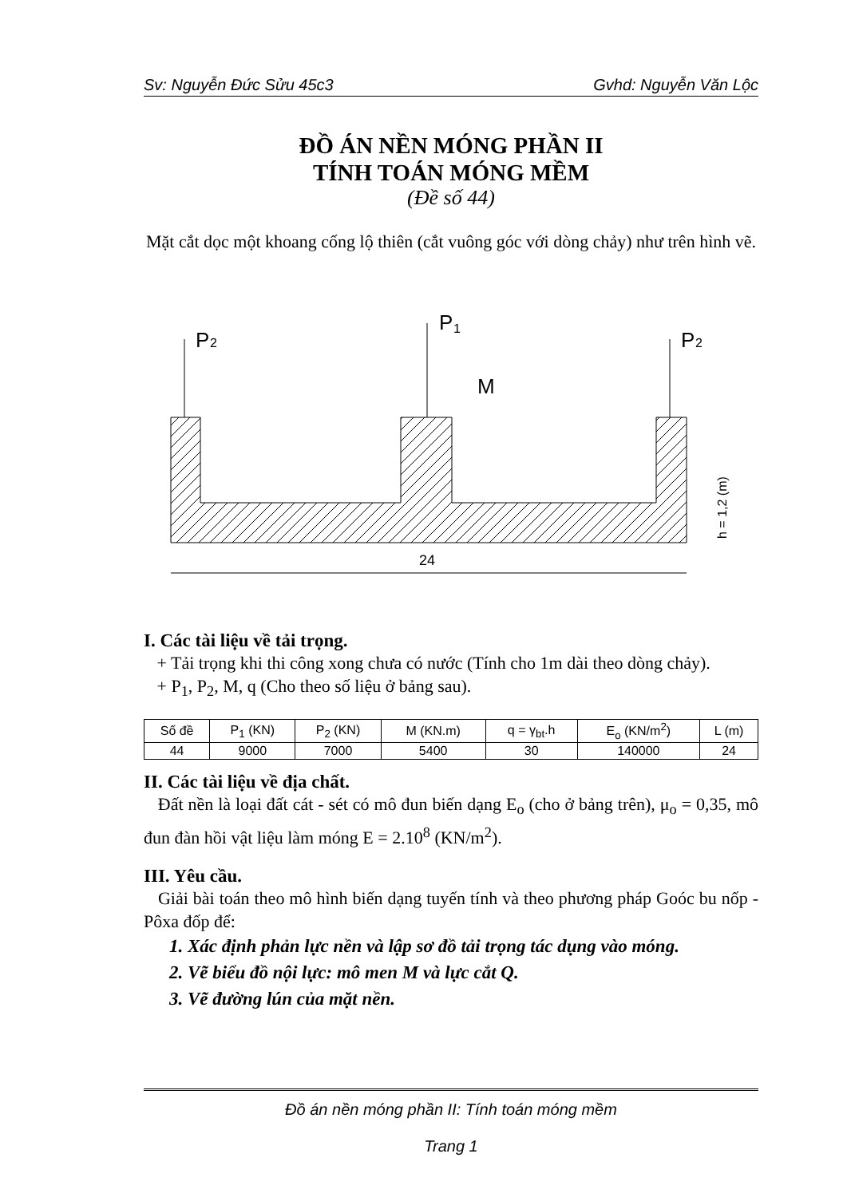Sv: Nguyễn Đức Sửu 45c3 Gvhd: Nguyễn Văn Lộc
ĐỒ ÁN NỀN MÓNG PHẦN II
TÍNH TOÁN MÓNG MỀM
(Đề số 44)
Mặt cắt dọc một khoang cống lộ thiên (cắt vuông góc với dòng chảy) như trên hình vẽ.
P
2
P
1
P
2
M
24
h = 1,2 (m)
I. Các tài liệu về tải trọng.
+ Tải trọng khi thi công xong chưa có nước (Tính cho 1m dài theo dòng chảy).
+ P<sub>1</sub>, P<sub>2</sub>, M, q (Cho theo số liệu ở bảng sau).
| Số đề | P<sub>1</sub> (KN) | P<sub>2</sub> (KN) | M (KN.m) | q = γ<sub>bt</sub>.h | E<sub>o</sub> (KN/m<sup>2</sup>) | L (m) |
| --- | --- | --- | --- | --- | --- | --- |
| 44 | 9000 | 7000 | 5400 | 30 | 140000 | 24 |
II. Các tài liệu về địa chất.
Đất nền là loại đất cát - sét có mô đun biến dạng E<sub>o</sub> (cho ở bảng trên), μ<sub>o</sub> = 0,35, mô đun đàn hồi vật liệu làm móng E = 2.10<sup>8</sup> (KN/m<sup>2</sup>).
III. Yêu cầu.
Giải bài toán theo mô hình biến dạng tuyến tính và theo phương pháp Goóc bu nốp - Pôxa đốp để:
1. Xác định phản lực nền và lập sơ đồ tải trọng tác dụng vào móng.
2. Vẽ biểu đồ nội lực: mô men M và lực cắt Q.
3. Vẽ đường lún của mặt nền.
Đồ án nền móng phần II: Tính toán móng mềm
Trang 1